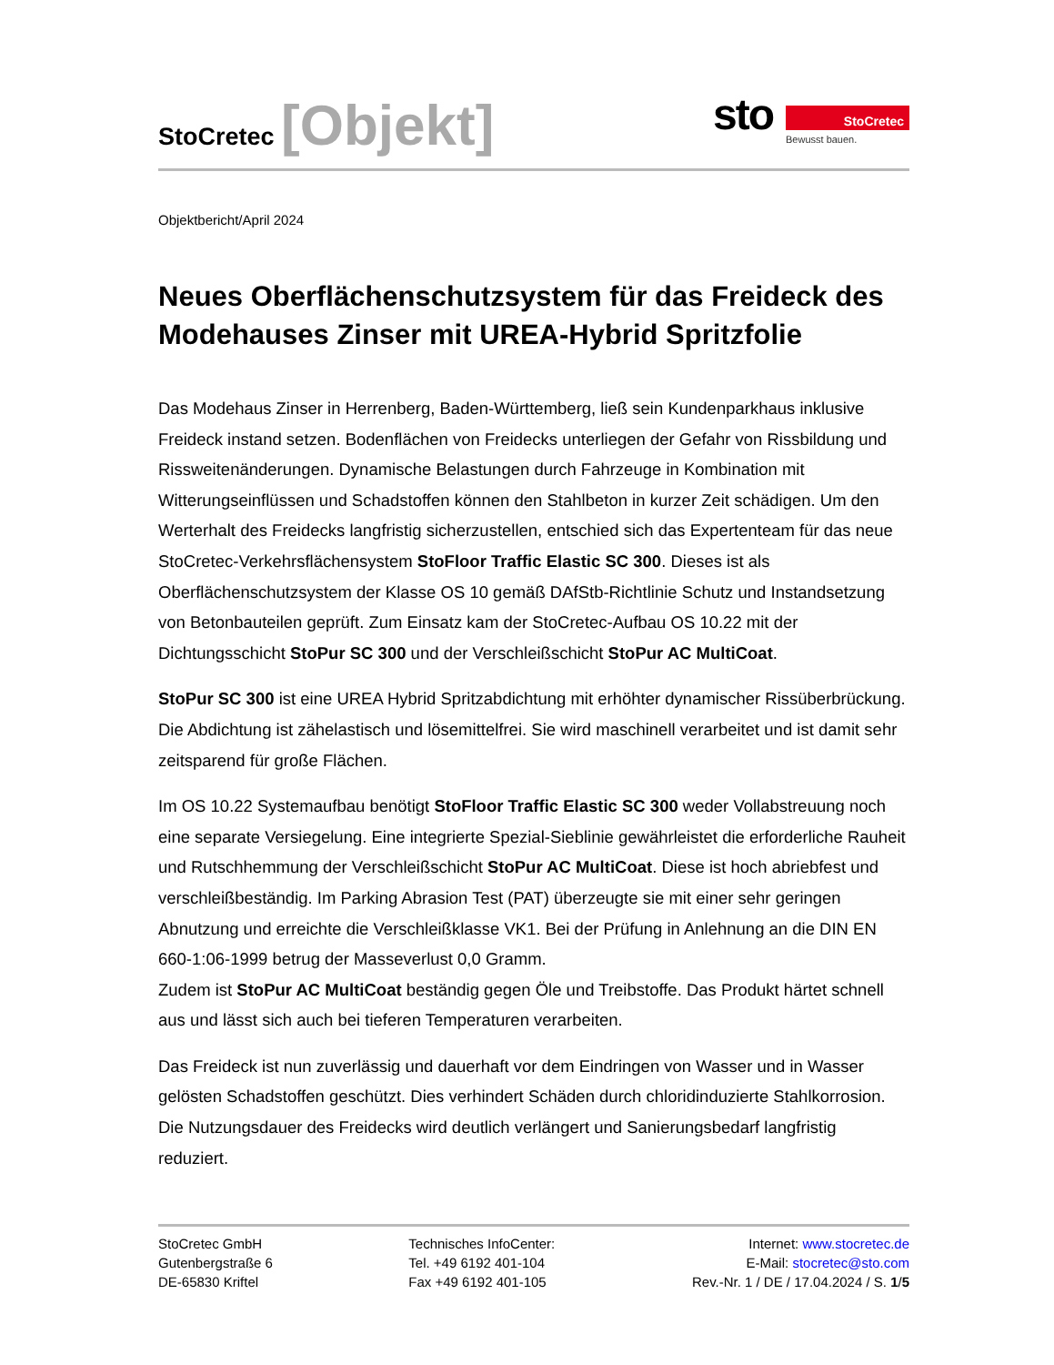StoCretec [Objekt]
sto
StoCretec
Bewusst bauen.
Objektbericht/April 2024
Neues Oberflächenschutzsystem für das Freideck des Modehauses Zinser mit UREA-Hybrid Spritzfolie
Das Modehaus Zinser in Herrenberg, Baden-Württemberg, ließ sein Kundenparkhaus inklusive Freideck instand setzen. Bodenflächen von Freidecks unterliegen der Gefahr von Rissbildung und Rissweitenänderungen. Dynamische Belastungen durch Fahrzeuge in Kombination mit Witterungseinflüssen und Schadstoffen können den Stahlbeton in kurzer Zeit schädigen. Um den Werterhalt des Freidecks langfristig sicherzustellen, entschied sich das Expertenteam für das neue StoCretec-Verkehrsflächensystem StoFloor Traffic Elastic SC 300. Dieses ist als Oberflächenschutzsystem der Klasse OS 10 gemäß DAfStb-Richtlinie Schutz und Instandsetzung von Betonbauteilen geprüft. Zum Einsatz kam der StoCretec-Aufbau OS 10.22 mit der Dichtungsschicht StoPur SC 300 und der Verschleißschicht StoPur AC MultiCoat.
StoPur SC 300 ist eine UREA Hybrid Spritzabdichtung mit erhöhter dynamischer Rissüberbrückung. Die Abdichtung ist zähelastisch und lösemittelfrei. Sie wird maschinell verarbeitet und ist damit sehr zeitsparend für große Flächen.
Im OS 10.22 Systemaufbau benötigt StoFloor Traffic Elastic SC 300 weder Vollabstreuung noch eine separate Versiegelung. Eine integrierte Spezial-Sieblinie gewährleistet die erforderliche Rauheit und Rutschhemmung der Verschleißschicht StoPur AC MultiCoat. Diese ist hoch abriebfest und verschleißbeständig. Im Parking Abrasion Test (PAT) überzeugte sie mit einer sehr geringen Abnutzung und erreichte die Verschleißklasse VK1. Bei der Prüfung in Anlehnung an die DIN EN 660-1:06-1999 betrug der Masseverlust 0,0 Gramm.
Zudem ist StoPur AC MultiCoat beständig gegen Öle und Treibstoffe. Das Produkt härtet schnell aus und lässt sich auch bei tieferen Temperaturen verarbeiten.
Das Freideck ist nun zuverlässig und dauerhaft vor dem Eindringen von Wasser und in Wasser gelösten Schadstoffen geschützt. Dies verhindert Schäden durch chloridinduzierte Stahlkorrosion. Die Nutzungsdauer des Freidecks wird deutlich verlängert und Sanierungsbedarf langfristig reduziert.
StoCretec GmbH
Gutenbergstraße 6
DE-65830 Kriftel
Technisches InfoCenter:
Tel. +49 6192 401-104
Fax +49 6192 401-105
Internet: www.stocretec.de
E-Mail: stocretec@sto.com
Rev.-Nr. 1 / DE / 17.04.2024 / S. 1/5